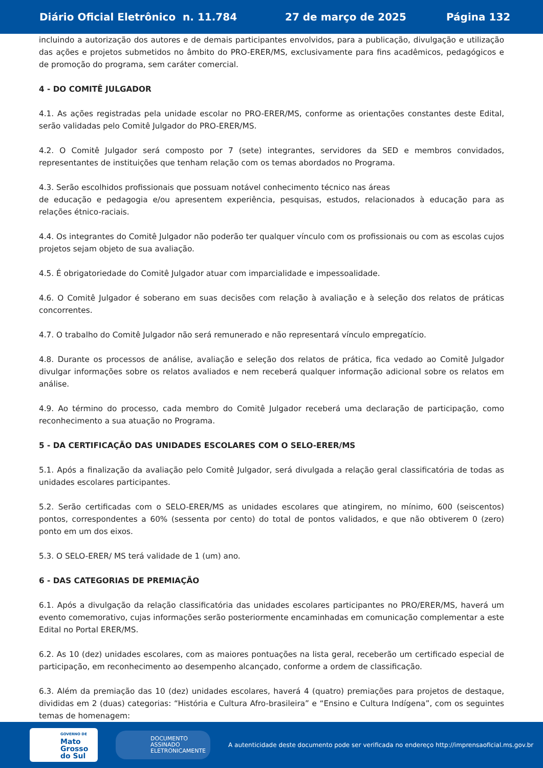Diário Oficial Eletrônico n. 11.784 27 de março de 2025 Página 132
incluindo a autorização dos autores e de demais participantes envolvidos, para a publicação, divulgação e utilização das ações e projetos submetidos no âmbito do PRO-ERER/MS, exclusivamente para fins acadêmicos, pedagógicos e de promoção do programa, sem caráter comercial.
4 - DO COMITÊ JULGADOR
4.1. As ações registradas pela unidade escolar no PRO-ERER/MS, conforme as orientações constantes deste Edital, serão validadas pelo Comitê Julgador do PRO-ERER/MS.
4.2. O Comitê Julgador será composto por 7 (sete) integrantes, servidores da SED e membros convidados, representantes de instituições que tenham relação com os temas abordados no Programa.
4.3. Serão escolhidos profissionais que possuam notável conhecimento técnico nas áreas
de educação e pedagogia e/ou apresentem experiência, pesquisas, estudos, relacionados à educação para as relações étnico-raciais.
4.4. Os integrantes do Comitê Julgador não poderão ter qualquer vínculo com os profissionais ou com as escolas cujos projetos sejam objeto de sua avaliação.
4.5. É obrigatoriedade do Comitê Julgador atuar com imparcialidade e impessoalidade.
4.6. O Comitê Julgador é soberano em suas decisões com relação à avaliação e à seleção dos relatos de práticas concorrentes.
4.7. O trabalho do Comitê Julgador não será remunerado e não representará vínculo empregatício.
4.8. Durante os processos de análise, avaliação e seleção dos relatos de prática, fica vedado ao Comitê Julgador divulgar informações sobre os relatos avaliados e nem receberá qualquer informação adicional sobre os relatos em análise.
4.9. Ao término do processo, cada membro do Comitê Julgador receberá uma declaração de participação, como reconhecimento a sua atuação no Programa.
5 - DA CERTIFICAÇÃO DAS UNIDADES ESCOLARES COM O SELO-ERER/MS
5.1. Após a finalização da avaliação pelo Comitê Julgador, será divulgada a relação geral classificatória de todas as unidades escolares participantes.
5.2. Serão certificadas com o SELO-ERER/MS as unidades escolares que atingirem, no mínimo, 600 (seiscentos) pontos, correspondentes a 60% (sessenta por cento) do total de pontos validados, e que não obtiverem 0 (zero) ponto em um dos eixos.
5.3. O SELO-ERER/ MS terá validade de 1 (um) ano.
6 - DAS CATEGORIAS DE PREMIAÇÃO
6.1. Após a divulgação da relação classificatória das unidades escolares participantes no PRO/ERER/MS, haverá um evento comemorativo, cujas informações serão posteriormente encaminhadas em comunicação complementar a este Edital no Portal ERER/MS.
6.2. As 10 (dez) unidades escolares, com as maiores pontuações na lista geral, receberão um certificado especial de participação, em reconhecimento ao desempenho alcançado, conforme a ordem de classificação.
6.3. Além da premiação das 10 (dez) unidades escolares, haverá 4 (quatro) premiações para projetos de destaque, divididas em 2 (duas) categorias: “História e Cultura Afro-brasileira” e “Ensino e Cultura Indígena”, com os seguintes temas de homenagem:
GOVERNO DE
Mato
Grosso
do Sul
DOCUMENTO
ASSINADO
ELETRONICAMENTE
A autenticidade deste documento pode ser verificada no endereço http://imprensaoficial.ms.gov.br